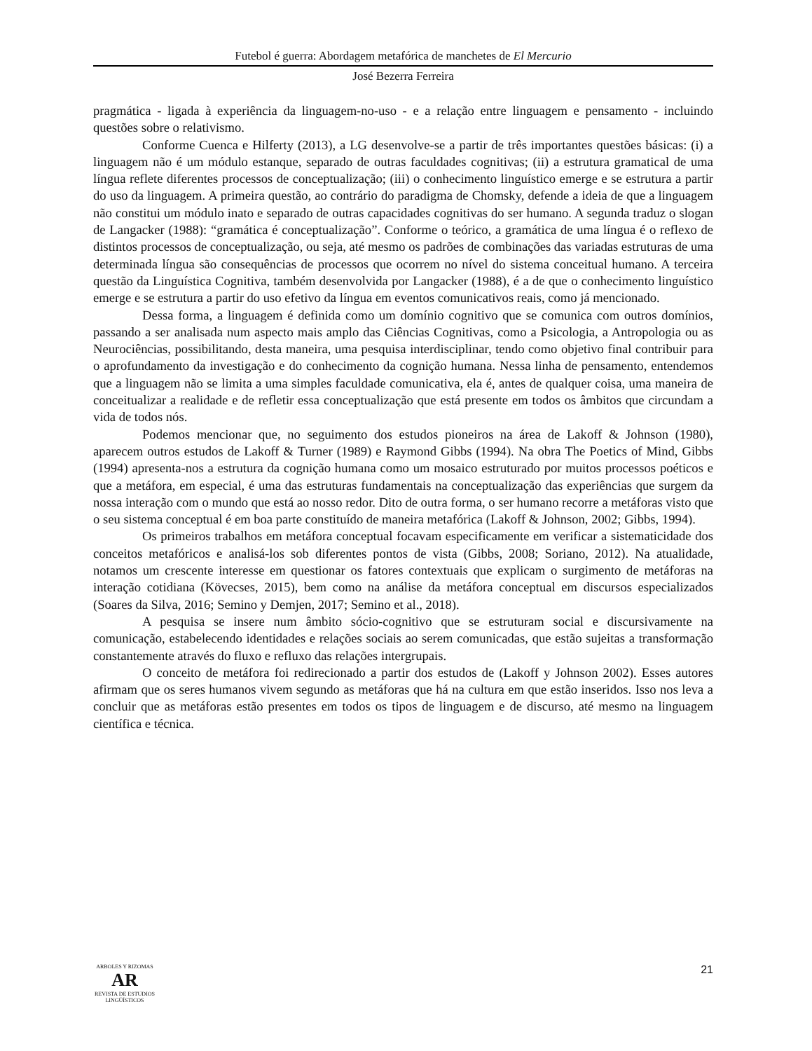Futebol é guerra: Abordagem metafórica de manchetes de El Mercurio
José Bezerra Ferreira
pragmática - ligada à experiência da linguagem-no-uso - e a relação entre linguagem e pensamento - incluindo questões sobre o relativismo.
Conforme Cuenca e Hilferty (2013), a LG desenvolve-se a partir de três importantes questões básicas: (i) a linguagem não é um módulo estanque, separado de outras faculdades cognitivas; (ii) a estrutura gramatical de uma língua reflete diferentes processos de conceptualização; (iii) o conhecimento linguístico emerge e se estrutura a partir do uso da linguagem. A primeira questão, ao contrário do paradigma de Chomsky, defende a ideia de que a linguagem não constitui um módulo inato e separado de outras capacidades cognitivas do ser humano. A segunda traduz o slogan de Langacker (1988): “gramática é conceptualização”. Conforme o teórico, a gramática de uma língua é o reflexo de distintos processos de conceptualização, ou seja, até mesmo os padrões de combinações das variadas estruturas de uma determinada língua são consequências de processos que ocorrem no nível do sistema conceitual humano. A terceira questão da Linguística Cognitiva, também desenvolvida por Langacker (1988), é a de que o conhecimento linguístico emerge e se estrutura a partir do uso efetivo da língua em eventos comunicativos reais, como já mencionado.
Dessa forma, a linguagem é definida como um domínio cognitivo que se comunica com outros domínios, passando a ser analisada num aspecto mais amplo das Ciências Cognitivas, como a Psicologia, a Antropologia ou as Neurociências, possibilitando, desta maneira, uma pesquisa interdisciplinar, tendo como objetivo final contribuir para o aprofundamento da investigação e do conhecimento da cognição humana. Nessa linha de pensamento, entendemos que a linguagem não se limita a uma simples faculdade comunicativa, ela é, antes de qualquer coisa, uma maneira de conceitualizar a realidade e de refletir essa conceptualização que está presente em todos os âmbitos que circundam a vida de todos nós.
Podemos mencionar que, no seguimento dos estudos pioneiros na área de Lakoff & Johnson (1980), aparecem outros estudos de Lakoff & Turner (1989) e Raymond Gibbs (1994). Na obra The Poetics of Mind, Gibbs (1994) apresenta-nos a estrutura da cognição humana como um mosaico estruturado por muitos processos poéticos e que a metáfora, em especial, é uma das estruturas fundamentais na conceptualização das experiências que surgem da nossa interação com o mundo que está ao nosso redor. Dito de outra forma, o ser humano recorre a metáforas visto que o seu sistema conceptual é em boa parte constituído de maneira metafórica (Lakoff & Johnson, 2002; Gibbs, 1994).
Os primeiros trabalhos em metáfora conceptual focavam especificamente em verificar a sistematicidade dos conceitos metafóricos e analisá-los sob diferentes pontos de vista (Gibbs, 2008; Soriano, 2012). Na atualidade, notamos um crescente interesse em questionar os fatores contextuais que explicam o surgimento de metáforas na interação cotidiana (Kövecses, 2015), bem como na análise da metáfora conceptual em discursos especializados (Soares da Silva, 2016; Semino y Demjen, 2017; Semino et al., 2018).
A pesquisa se insere num âmbito sócio-cognitivo que se estruturam social e discursivamente na comunicação, estabelecendo identidades e relações sociais ao serem comunicadas, que estão sujeitas a transformação constantemente através do fluxo e refluxo das relações intergrupais.
O conceito de metáfora foi redirecionado a partir dos estudos de (Lakoff y Johnson 2002). Esses autores afirmam que os seres humanos vivem segundo as metáforas que há na cultura em que estão inseridos. Isso nos leva a concluir que as metáforas estão presentes em todos os tipos de linguagem e de discurso, até mesmo na linguagem científica e técnica.
ARBOLES Y RIZOMAS
AR
REVISTA DE ESTUDIOS LINGÜÍSTICOS
21